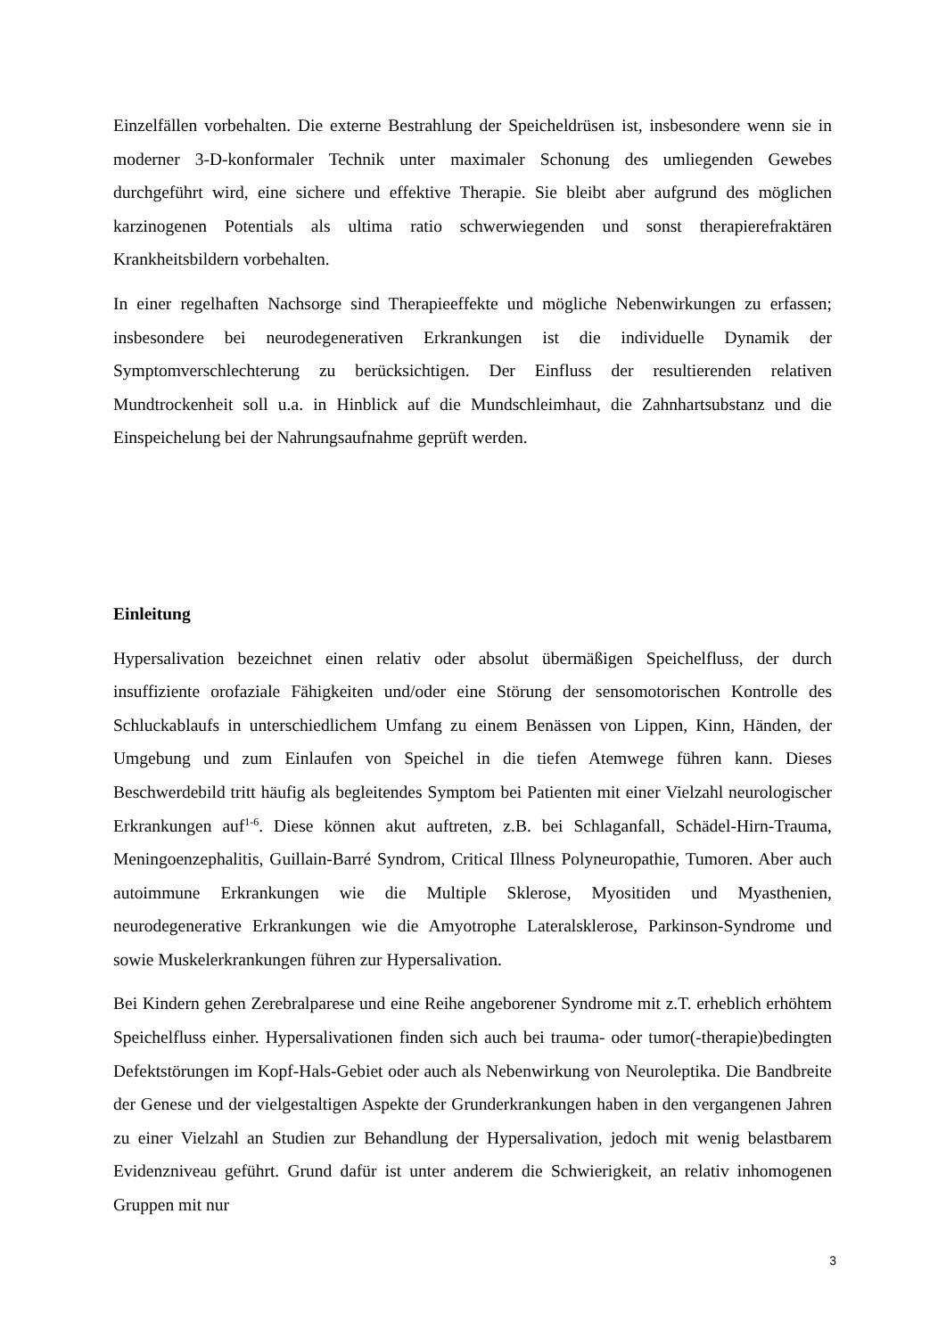Einzelfällen vorbehalten. Die externe Bestrahlung der Speicheldrüsen ist, insbesondere wenn sie in moderner 3-D-konformaler Technik unter maximaler Schonung des umliegenden Gewebes durchgeführt wird, eine sichere und effektive Therapie. Sie bleibt aber aufgrund des möglichen karzinogenen Potentials als ultima ratio schwerwiegenden und sonst therapierefraktären Krankheitsbildern vorbehalten.
In einer regelhaften Nachsorge sind Therapieeffekte und mögliche Nebenwirkungen zu erfassen; insbesondere bei neurodegenerativen Erkrankungen ist die individuelle Dynamik der Symptomverschlechterung zu berücksichtigen. Der Einfluss der resultierenden relativen Mundtrockenheit soll u.a. in Hinblick auf die Mundschleimhaut, die Zahnhartsubstanz und die Einspeichelung bei der Nahrungsaufnahme geprüft werden.
Einleitung
Hypersalivation bezeichnet einen relativ oder absolut übermäßigen Speichelfluss, der durch insuffiziente orofaziale Fähigkeiten und/oder eine Störung der sensomotorischen Kontrolle des Schluckablaufs in unterschiedlichem Umfang zu einem Benässen von Lippen, Kinn, Händen, der Umgebung und zum Einlaufen von Speichel in die tiefen Atemwege führen kann. Dieses Beschwerdebild tritt häufig als begleitendes Symptom bei Patienten mit einer Vielzahl neurologischer Erkrankungen auf<sup>1-6</sup>. Diese können akut auftreten, z.B. bei Schlaganfall, Schädel-Hirn-Trauma, Meningoenzephalitis, Guillain-Barré Syndrom, Critical Illness Polyneuropathie, Tumoren. Aber auch autoimmune Erkrankungen wie die Multiple Sklerose, Myositiden und Myasthenien, neurodegenerative Erkrankungen wie die Amyotrophe Lateralsklerose, Parkinson-Syndrome und sowie Muskelerkrankungen führen zur Hypersalivation.
Bei Kindern gehen Zerebralparese und eine Reihe angeborener Syndrome mit z.T. erheblich erhöhtem Speichelfluss einher. Hypersalivationen finden sich auch bei trauma- oder tumor(-therapie)bedingten Defektstörungen im Kopf-Hals-Gebiet oder auch als Nebenwirkung von Neuroleptika. Die Bandbreite der Genese und der vielgestaltigen Aspekte der Grunderkrankungen haben in den vergangenen Jahren zu einer Vielzahl an Studien zur Behandlung der Hypersalivation, jedoch mit wenig belastbarem Evidenzniveau geführt. Grund dafür ist unter anderem die Schwierigkeit, an relativ inhomogenen Gruppen mit nur
3